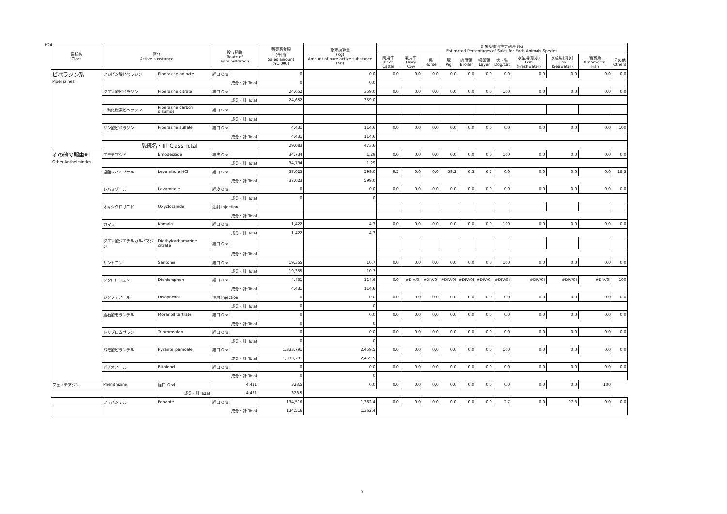H24
| 系統名 Class | 区分 Active substance | | 投与経路 Route of administration | 販売高金額 (千円) Sales amount (¥1,000) | 原末換算量 (Kg) Amount of pure active substance (Kg) | 対象動物別推定割合 (%) Estimated Percentages of Sales for Each Animals Species | | | | | | | | | | |
| --- | --- | --- | --- | --- | --- | --- | --- | --- | --- | --- | --- | --- | --- | --- | --- | --- |
| | | | | | | 肉用牛 Beef Cattle | 乳用牛 Dairy Cow | 馬 Horse | 豚 Pig | 肉用鶏 Broiler | 採卵鶏 Layer | 犬・猫 Dog/Cat | 水産用(淡水) Fish (Freshwater) | 水産用(海水) Fish (Seawater) | 観賞魚 Ornamental Fish | その他 Others |
| ピペラジン系 Piperazines | アジピン酸ピペラジン | Piperazine adipate | 経口 Oral | 0 | 0.0 | 0.0 | 0.0 | 0.0 | 0.0 | 0.0 | 0.0 | 0.0 | 0.0 | 0.0 | 0.0 | 0.0 |
| | 成分・計 Total | | | 0 | 0.0 | | | | | | | | | | | |
| | クエン酸ピペラジン | Piperazine citrate | 経口 Oral | 24,652 | 359.0 | 0.0 | 0.0 | 0.0 | 0.0 | 0.0 | 0.0 | 100 | 0.0 | 0.0 | 0.0 | 0.0 |
| | 成分・計 Total | | | 24,652 | 359.0 | | | | | | | | | | | |
| | 二硫化炭素ピペラジン | Piperazine carbon disulfide | 経口 Oral | | | | | | | | | | | | | |
| | 成分・計 Total | | | | | | | | | | | | | | | |
| | リン酸ピペラジン | Piperazine sulfate | 経口 Oral | 4,431 | 114.6 | 0.0 | 0.0 | 0.0 | 0.0 | 0.0 | 0.0 | 0.0 | 0.0 | 0.0 | 0.0 | 100 |
| | 成分・計 Total | | | 4,431 | 114.6 | | | | | | | | | | | |
| | 系統名・計 Class Total | | | 29,083 | 473.6 | | | | | | | | | | | |
| その他の駆虫剤 Other Anthelmintics | エモデプシド | Emodepside | 経皮 Oral | 34,734 | 1.29 | 0.0 | 0.0 | 0.0 | 0.0 | 0.0 | 0.0 | 100 | 0.0 | 0.0 | 0.0 | 0.0 |
| | 成分・計 Total | | | 34,734 | 1.29 | | | | | | | | | | | |
| | 塩酸レバミゾール | Levamisole HCl | 経口 Oral | 37,023 | 599.0 | 9.5 | 0.0 | 0.0 | 59.2 | 6.5 | 6.5 | 0.0 | 0.0 | 0.0 | 0.0 | 18.3 |
| | 成分・計 Total | | | 37,023 | 599.0 | | | | | | | | | | | |
| | レバミゾール | Levamisole | 経皮 Oral | 0 | 0.0 | 0.0 | 0.0 | 0.0 | 0.0 | 0.0 | 0.0 | 0.0 | 0.0 | 0.0 | 0.0 | 0.0 |
| | 成分・計 Total | | | 0 | 0 | | | | | | | | | | | |
| | オキシクロザニド | Oxyclozanide | 注射 Injection | | | | | | | | | | | | | |
| | 成分・計 Total | | | | | | | | | | | | | | | |
| | カマラ | Kamala | 経口 Oral | 1,422 | 4.3 | 0.0 | 0.0 | 0.0 | 0.0 | 0.0 | 0.0 | 100 | 0.0 | 0.0 | 0.0 | 0.0 |
| | 成分・計 Total | | | 1,422 | 4.3 | | | | | | | | | | | |
| | クエン酸ジエチルカルバマジン | Diethylcarbamazine citrate | 経口 Oral | | | | | | | | | | | | | |
| | 成分・計 Total | | | | | | | | | | | | | | | |
| | サントニン | Santonin | 経口 Oral | 19,355 | 10.7 | 0.0 | 0.0 | 0.0 | 0.0 | 0.0 | 0.0 | 100 | 0.0 | 0.0 | 0.0 | 0.0 |
| | 成分・計 Total | | | 19,355 | 10.7 | | | | | | | | | | | |
| | ジクロロフェン | Dichlorophen | 経口 Oral | 4,431 | 114.6 | 0.0 | #DIV/0! | #DIV/0! | #DIV/0! | #DIV/0! | #DIV/0! | #DIV/0! | #DIV/0! | #DIV/0! | #DIV/0! | 100 |
| | 成分・計 Total | | | 4,431 | 114.6 | | | | | | | | | | | |
| | ジソフェノール | Disophenol | 注射 Injection | 0 | 0.0 | 0.0 | 0.0 | 0.0 | 0.0 | 0.0 | 0.0 | 0.0 | 0.0 | 0.0 | 0.0 | 0.0 |
| | 成分・計 Total | | | 0 | 0 | | | | | | | | | | | |
| | 酒石酸モランテル | Morantel tartrate | 経口 Oral | 0 | 0.0 | 0.0 | 0.0 | 0.0 | 0.0 | 0.0 | 0.0 | 0.0 | 0.0 | 0.0 | 0.0 | 0.0 |
| | 成分・計 Total | | | 0 | 0 | | | | | | | | | | | |
| | トリブロムサラン | Tribromsalan | 経口 Oral | 0 | 0.0 | 0.0 | 0.0 | 0.0 | 0.0 | 0.0 | 0.0 | 0.0 | 0.0 | 0.0 | 0.0 | 0.0 |
| | 成分・計 Total | | | 0 | 0 | | | | | | | | | | | |
| | パモ酸ピランテル | Pyrantel pamoate | 経口 Oral | 1,333,791 | 2,459.5 | 0.0 | 0.0 | 0.0 | 0.0 | 0.0 | 0.0 | 100 | 0.0 | 0.0 | 0.0 | 0.0 |
| | 成分・計 Total | | | 1,333,791 | 2,459.5 | | | | | | | | | | | |
| | ビチオノール | Bithionol | 経口 Oral | 0 | 0.0 | 0.0 | 0.0 | 0.0 | 0.0 | 0.0 | 0.0 | 0.0 | 0.0 | 0.0 | 0.0 | 0.0 |
| | 成分・計 Total | | | 0 | 0 | | | | | | | | | | | |
| フェノチアジン | Phenithizine | 経口 Oral | 4,431 | 328.5 | 0.0 | 0.0 | 0.0 | 0.0 | 0.0 | 0.0 | 0.0 | 0.0 | 0.0 | 0.0 | 100 | |
| 成分・計 Total | | | 4,431 | 328.5 | | | | | | | | | | | | |
| | フェバンテル | Febantel | 経口 Oral | 134,516 | 1,362.4 | 0.0 | 0.0 | 0.0 | 0.0 | 0.0 | 0.0 | 2.7 | 0.0 | 97.3 | 0.0 | 0.0 |
| | 成分・計 Total | | | 134,516 | 1,362.4 | | | | | | | | | | | |
9